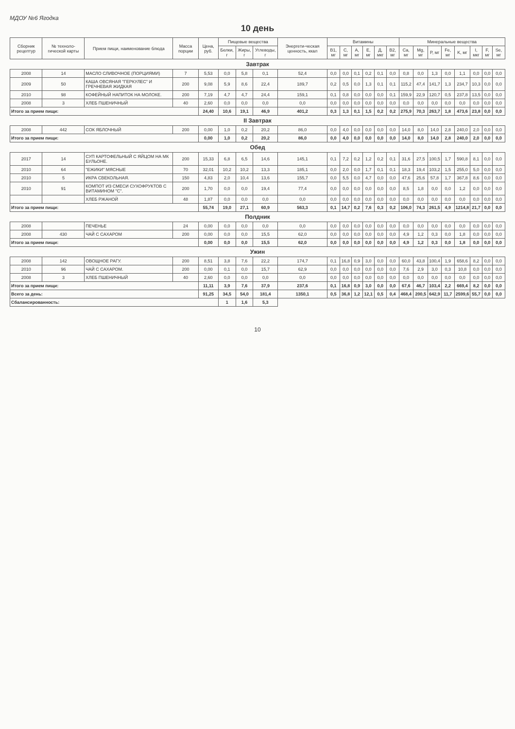МДОУ №6 Ягодка
10 день
| Сборник рецептур | № техноло-гической карты | Прием пищи, наименование блюда | Масса порции | Цена, руб. | Пищевые вещества | | | Энергети-ческая ценность, ккал | Витамины | | | | | | Минеральные вещества | | | | | | | |
| --- | --- | --- | --- | --- | --- | --- | --- | --- | --- | --- | --- | --- | --- | --- | --- | --- | --- | --- | --- | --- | --- | --- |
| | | | | | Белки, г | Жиры, г | Углеводы, г | | B1, мг | C, мг | A, мг | E, мг | Д, мкг | B2, мг | Ca, мг | Mg, мг | P, мг | Fe, мг | K, мг | I, мкг | F, мг | Se, мг |
| Завтрак | | | | | | | | | | | | | | | | | | | | | | |
| 2008 | 14 | МАСЛО СЛИВОЧНОЕ (ПОРЦИЯМИ) | 7 | 5,53 | 0,0 | 5,8 | 0,1 | 52,4 | 0,0 | 0,0 | 0,1 | 0,2 | 0,1 | 0,0 | 0,8 | 0,0 | 1,3 | 0,0 | 1,1 | 0,0 | 0,0 | 0,0 |
| 2009 | 50 | КАША ОВСЯНАЯ "ГЕРКУЛЕС" И ГРЕЧНЕВАЯ ЖИДКАЯ | 200 | 9,08 | 5,9 | 8,6 | 22,4 | 189,7 | 0,2 | 0,5 | 0,0 | 1,3 | 0,1 | 0,1 | 115,2 | 47,4 | 141,7 | 1,3 | 234,7 | 10,3 | 0,0 | 0,0 |
| 2010 | 98 | КОФЕЙНЫЙ НАПИТОК НА МОЛОКЕ. | 200 | 7,19 | 4,7 | 4,7 | 24,4 | 159,1 | 0,1 | 0,8 | 0,0 | 0,0 | 0,0 | 0,1 | 159,9 | 22,9 | 120,7 | 0,5 | 237,8 | 13,5 | 0,0 | 0,0 |
| 2008 | 3 | ХЛЕБ ПШЕНИЧНЫЙ | 40 | 2,60 | 0,0 | 0,0 | 0,0 | 0,0 | 0,0 | 0,0 | 0,0 | 0,0 | 0,0 | 0,0 | 0,0 | 0,0 | 0,0 | 0,0 | 0,0 | 0,0 | 0,0 | 0,0 |
| Итого за прием пищи: | | | | 24,40 | 10,6 | 19,1 | 46,9 | 401,2 | 0,3 | 1,3 | 0,1 | 1,5 | 0,2 | 0,2 | 275,9 | 70,3 | 263,7 | 1,8 | 473,6 | 23,8 | 0,0 | 0,0 |
| II Завтрак | | | | | | | | | | | | | | | | | | | | | | |
| 2008 | 442 | СОК ЯБЛОЧНЫЙ | 200 | 0,00 | 1,0 | 0,2 | 20,2 | 86,0 | 0,0 | 4,0 | 0,0 | 0,0 | 0,0 | 0,0 | 14,0 | 8,0 | 14,0 | 2,8 | 240,0 | 2,0 | 0,0 | 0,0 |
| Итого за прием пищи: | | | | 0,00 | 1,0 | 0,2 | 20,2 | 86,0 | 0,0 | 4,0 | 0,0 | 0,0 | 0,0 | 0,0 | 14,0 | 8,0 | 14,0 | 2,8 | 240,0 | 2,0 | 0,0 | 0,0 |
| Обед | | | | | | | | | | | | | | | | | | | | | | |
| 2017 | 14 | СУП КАРТОФЕЛЬНЫЙ С ЯЙЦОМ НА МК БУЛЬОНЕ. | 200 | 15,33 | 6,8 | 6,5 | 14,6 | 145,1 | 0,1 | 7,2 | 0,2 | 1,2 | 0,2 | 0,1 | 31,6 | 27,5 | 100,5 | 1,7 | 590,8 | 8,1 | 0,0 | 0,0 |
| 2010 | 64 | "ЕЖИКИ" МЯСНЫЕ | 70 | 32,01 | 10,2 | 10,2 | 13,3 | 185,1 | 0,0 | 2,0 | 0,0 | 1,7 | 0,1 | 0,1 | 18,3 | 19,4 | 103,2 | 1,5 | 255,0 | 5,0 | 0,0 | 0,0 |
| 2010 | 5 | ИКРА СВЕКОЛЬНАЯ. | 150 | 4,83 | 2,0 | 10,4 | 13,6 | 155,7 | 0,0 | 5,5 | 0,0 | 4,7 | 0,0 | 0,0 | 47,6 | 25,6 | 57,8 | 1,7 | 367,8 | 8,6 | 0,0 | 0,0 |
| 2010 | 91 | КОМПОТ ИЗ СМЕСИ СУХОФРУКТОВ С ВИТАМИНОМ "С". | 200 | 1,70 | 0,0 | 0,0 | 19,4 | 77,4 | 0,0 | 0,0 | 0,0 | 0,0 | 0,0 | 0,0 | 8,5 | 1,8 | 0,0 | 0,0 | 1,2 | 0,0 | 0,0 | 0,0 |
| | | ХЛЕБ РЖАНОЙ | 48 | 1,87 | 0,0 | 0,0 | 0,0 | 0,0 | 0,0 | 0,0 | 0,0 | 0,0 | 0,0 | 0,0 | 0,0 | 0,0 | 0,0 | 0,0 | 0,0 | 0,0 | 0,0 | 0,0 |
| Итого за прием пищи: | | | | 55,74 | 19,0 | 27,1 | 60,9 | 563,3 | 0,1 | 14,7 | 0,2 | 7,6 | 0,3 | 0,2 | 106,0 | 74,3 | 261,5 | 4,9 | 1214,8 | 21,7 | 0,0 | 0,0 |
| Полдник | | | | | | | | | | | | | | | | | | | | | | |
| 2008 | | ПЕЧЕНЬЕ | 24 | 0,00 | 0,0 | 0,0 | 0,0 | 0,0 | 0,0 | 0,0 | 0,0 | 0,0 | 0,0 | 0,0 | 0,0 | 0,0 | 0,0 | 0,0 | 0,0 | 0,0 | 0,0 | 0,0 |
| 2008 | 430 | ЧАЙ С САХАРОМ | 200 | 0,00 | 0,0 | 0,0 | 15,5 | 62,0 | 0,0 | 0,0 | 0,0 | 0,0 | 0,0 | 0,0 | 4,9 | 1,2 | 0,3 | 0,0 | 1,8 | 0,0 | 0,0 | 0,0 |
| Итого за прием пищи: | | | | 0,00 | 0,0 | 0,0 | 15,5 | 62,0 | 0,0 | 0,0 | 0,0 | 0,0 | 0,0 | 0,0 | 4,9 | 1,2 | 0,3 | 0,0 | 1,8 | 0,0 | 0,0 | 0,0 |
| Ужин | | | | | | | | | | | | | | | | | | | | | | |
| 2008 | 142 | ОВОЩНОЕ РАГУ. | 200 | 8,51 | 3,8 | 7,6 | 22,2 | 174,7 | 0,1 | 16,8 | 0,9 | 3,0 | 0,0 | 0,0 | 60,0 | 43,8 | 100,4 | 1,9 | 658,6 | 8,2 | 0,0 | 0,0 |
| 2010 | 96 | ЧАЙ С САХАРОМ. | 200 | 0,00 | 0,1 | 0,0 | 15,7 | 62,9 | 0,0 | 0,0 | 0,0 | 0,0 | 0,0 | 0,0 | 7,6 | 2,9 | 3,0 | 0,3 | 10,8 | 0,0 | 0,0 | 0,0 |
| 2008 | 3 | ХЛЕБ ПШЕНИЧНЫЙ | 40 | 2,60 | 0,0 | 0,0 | 0,0 | 0,0 | 0,0 | 0,0 | 0,0 | 0,0 | 0,0 | 0,0 | 0,0 | 0,0 | 0,0 | 0,0 | 0,0 | 0,0 | 0,0 | 0,0 |
| Итого за прием пищи: | | | | 11,11 | 3,9 | 7,6 | 37,9 | 237,6 | 0,1 | 16,8 | 0,9 | 3,0 | 0,0 | 0,0 | 67,6 | 46,7 | 103,4 | 2,2 | 669,4 | 8,2 | 0,0 | 0,0 |
| Всего за день: | | | | 91,25 | 34,5 | 54,0 | 181,4 | 1350,1 | 0,5 | 36,8 | 1,2 | 12,1 | 0,5 | 0,4 | 468,4 | 200,5 | 642,9 | 11,7 | 2599,6 | 55,7 | 0,0 | 0,0 |
| Сбалансированность: | | | | | 1 | 1,6 | 5,3 | | | | | | | | | | | | | | | |
10